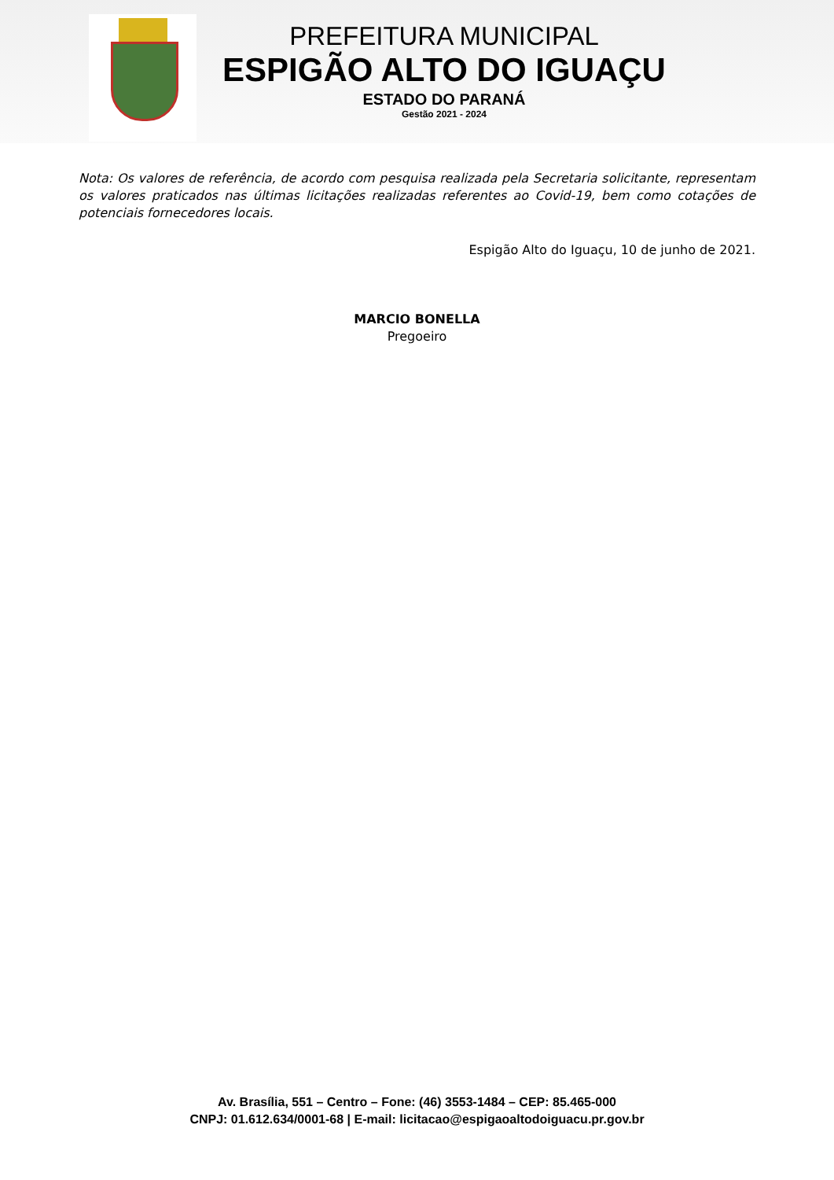PREFEITURA MUNICIPAL
ESPIGÃO ALTO DO IGUAÇU
ESTADO DO PARANÁ
Gestão 2021 - 2024
Nota: Os valores de referência, de acordo com pesquisa realizada pela Secretaria solicitante, representam os valores praticados nas últimas licitações realizadas referentes ao Covid-19, bem como cotações de potenciais fornecedores locais.
Espigão Alto do Iguaçu, 10 de junho de 2021.
MARCIO BONELLA
Pregoeiro
Av. Brasília, 551 – Centro – Fone: (46) 3553-1484 – CEP: 85.465-000
CNPJ: 01.612.634/0001-68 | E-mail: licitacao@espigaoaltodoiguacu.pr.gov.br